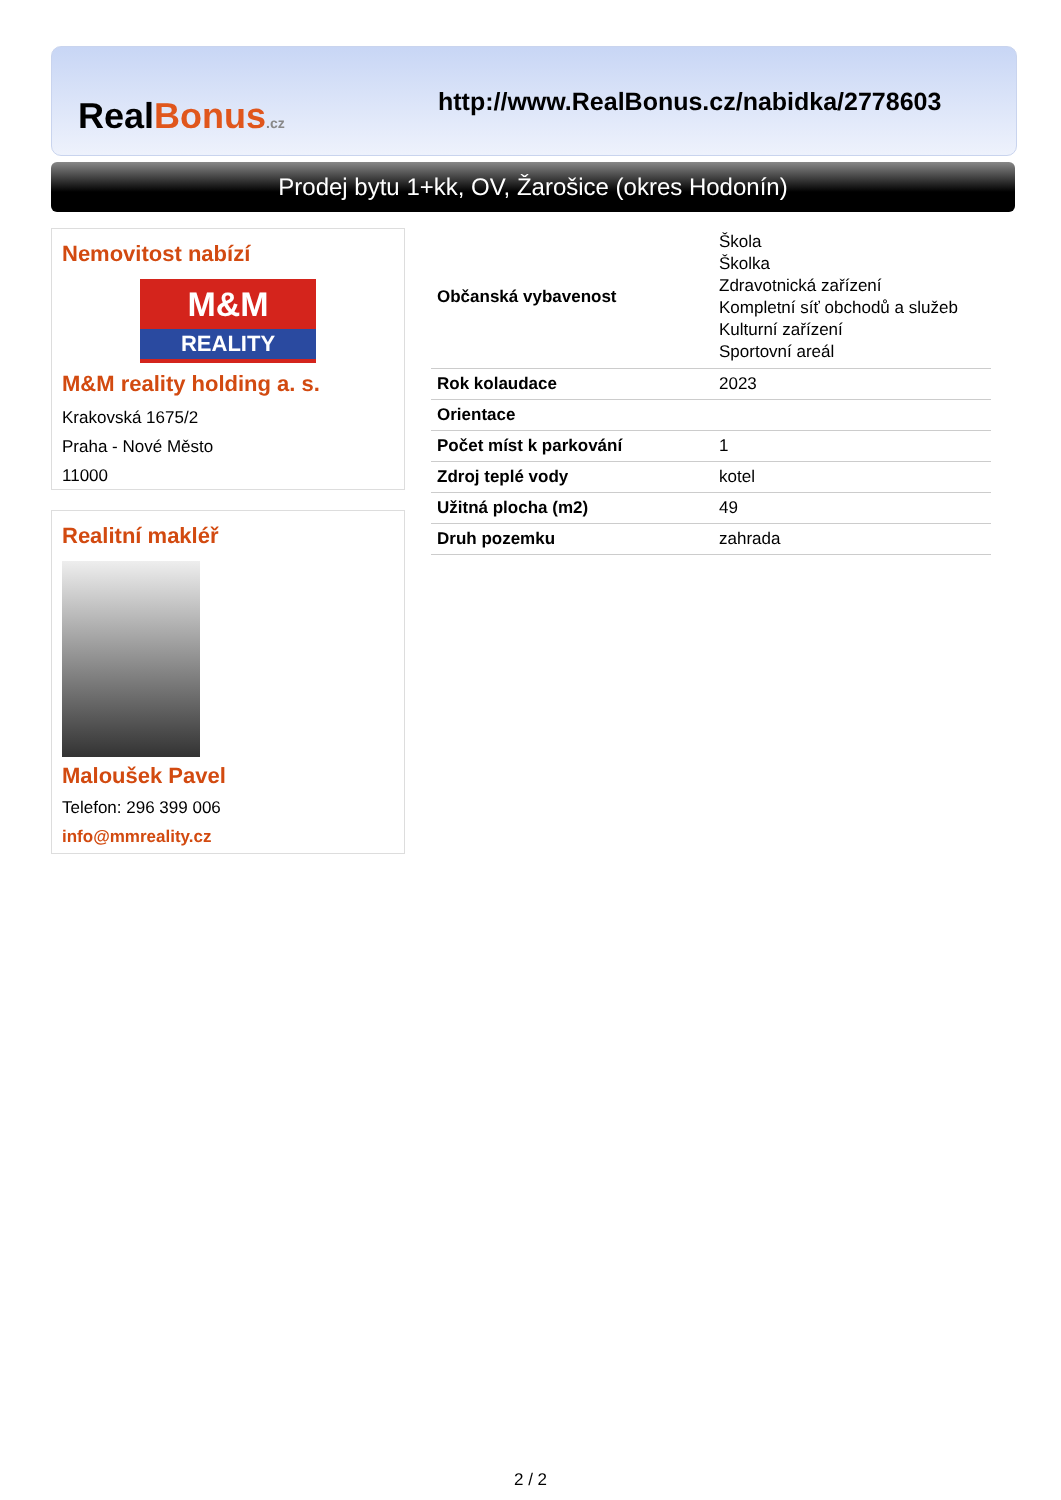RealBonus.cz
http://www.RealBonus.cz/nabidka/2778603
Prodej bytu 1+kk, OV, Žarošice (okres Hodonín)
Nemovitost nabízí
M&M
REALITY
M&M reality holding a. s.
Krakovská 1675/2
Praha - Nové Město
11000
Realitní makléř
Maloušek Pavel
Telefon: 296 399 006
info@mmreality.cz
| Občanská vybavenost | Škola Školka Zdravotnická zařízení Kompletní síť obchodů a služeb Kulturní zařízení Sportovní areál |
| Rok kolaudace | 2023 |
| Orientace | |
| Počet míst k parkování | 1 |
| Zdroj teplé vody | kotel |
| Užitná plocha (m2) | 49 |
| Druh pozemku | zahrada |
2 / 2